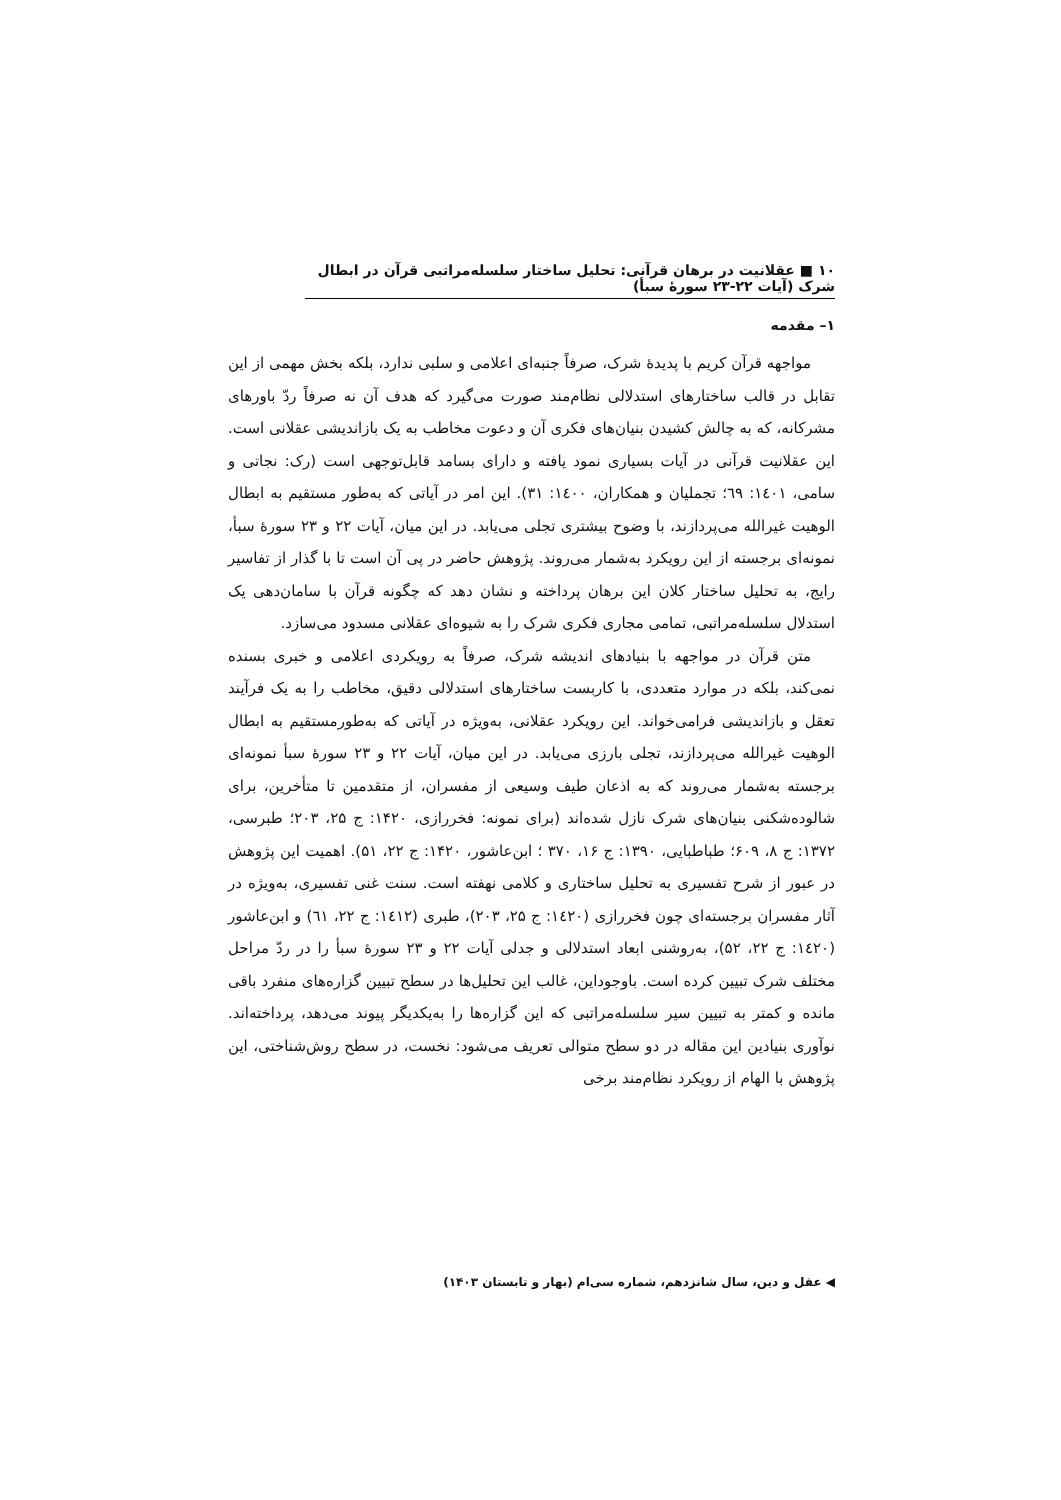۱۰ ■ عقلانیت در برهان قرآنی: تحلیل ساختار سلسله‌مراتبی قرآن در ابطال شرک (آیات ۲۲-۲۳ سورۀ سبأ)
۱– مقدمه
مواجهه قرآن کریم با پدیدۀ شرک، صرفاً جنبه‌ای اعلامی و سلبی ندارد، بلکه بخش مهمی از این تقابل در قالب ساختارهای استدلالی نظام‌مند صورت می‌گیرد که هدف آن نه صرفاً ردّ باورهای مشرکانه، که به چالش کشیدن بنیان‌های فکری آن و دعوت مخاطب به یک بازاندیشی عقلانی است. این عقلانیت قرآنی در آیات بسیاری نمود یافته و دارای بسامد قابل‌توجهی است (رک: نجاتی و سامی، ۱٤۰۱: ٦۹؛ تجملیان و همکاران، ۱٤۰۰: ۳۱). این امر در آیاتی که به‌طور مستقیم به ابطال الوهیت غیرالله می‌پردازند، با وضوح بیشتری تجلی می‌یابد. در این میان، آیات ۲۲ و ۲۳ سورۀ سبأ، نمونه‌ای برجسته از این رویکرد به‌شمار می‌روند. پژوهش حاضر در پی آن است تا با گذار از تفاسیر رایج، به تحلیل ساختار کلان این برهان پرداخته و نشان دهد که چگونه قرآن با سامان‌دهی یک استدلال سلسله‌مراتبی، تمامی مجاری فکری شرک را به شیوه‌ای عقلانی مسدود می‌سازد.
متن قرآن در مواجهه با بنیادهای اندیشه شرک، صرفاً به رویکردی اعلامی و خبری بسنده نمی‌کند، بلکه در موارد متعددی، با کاربست ساختارهای استدلالی دقیق، مخاطب را به یک فرآیند تعقل و بازاندیشی فرامی‌خواند. این رویکرد عقلانی، به‌ویژه در آیاتی که به‌طور‌مستقیم به ابطال الوهیت غیرالله می‌پردازند، تجلی بارزی می‌یابد. در این میان، آیات ۲۲ و ۲۳ سورۀ سبأ نمونه‌ای برجسته به‌شمار می‌روند که به اذعان طیف وسیعی از مفسران، از متقدمین تا متأخرین، برای شالوده‌شکنی بنیان‌های شرک نازل شده‌اند (برای نمونه: فخررازی، ۱۴۲۰: ج ۲۵، ۲۰۳؛ طبرسی، ۱۳۷۲: ج ۸، ۶۰۹؛ طباطبایی، ۱۳۹۰: ج ۱۶، ۳۷۰ ؛ ابن‌عاشور، ۱۴۲۰: ج ۲۲، ۵۱). اهمیت این پژوهش در عبور از شرح تفسیری به تحلیل ساختاری و کلامی نهفته است. سنت غنی تفسیری، به‌ویژه در آثار مفسران برجسته‌ای چون فخررازی (۱٤۲۰: ج ۲۵، ۲۰۳)، طبری (۱٤۱۲: ج ۲۲، ٦۱) و ابن‌عاشور (۱٤۲۰: ج ۲۲، ۵۲)، به‌روشنی ابعاد استدلالی و جدلی آیات ۲۲ و ۲۳ سورۀ سبأ را در ردّ مراحل مختلف شرک تبیین کرده است. باوجوداین، غالب این تحلیل‌ها در سطح تبیین گزاره‌های منفرد باقی مانده و کمتر به تبیین سیر سلسله‌مراتبی که این گزاره‌ها را به‌یکدیگر پیوند می‌دهد، پرداخته‌اند. نوآوری بنیادین این مقاله در دو سطح متوالی تعریف می‌شود: نخست، در سطح روش‌شناختی، این پژوهش با الهام از رویکرد نظام‌مند برخی
◀ عقل و دین، سال شانزدهم، شماره سی‌ام (بهار و تابستان ۱۴۰۳)